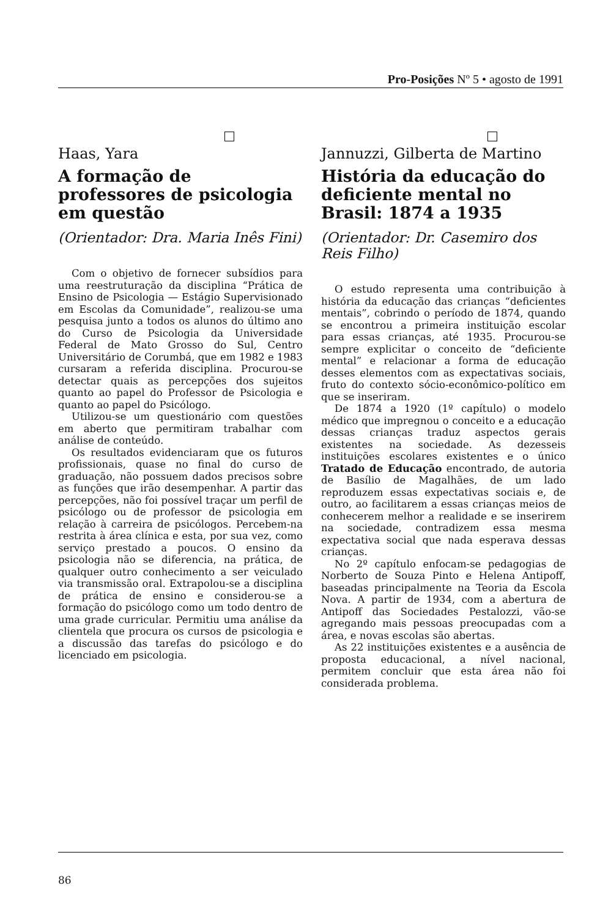Pro-Posições Nº 5 • agosto de 1991
Haas, Yara
A formação de professores de psicologia em questão
(Orientador: Dra. Maria Inês Fini)
Com o objetivo de fornecer subsídios para uma reestruturação da disciplina “Prática de Ensino de Psicologia — Estágio Supervisionado em Escolas da Comunidade”, realizou-se uma pesquisa junto a todos os alunos do último ano do Curso de Psicologia da Universidade Federal de Mato Grosso do Sul, Centro Universitário de Corumbá, que em 1982 e 1983 cursaram a referida disciplina. Procurou-se detectar quais as percepções dos sujeitos quanto ao papel do Professor de Psicologia e quanto ao papel do Psicólogo.
Utilizou-se um questionário com questões em aberto que permitiram trabalhar com análise de conteúdo.
Os resultados evidenciaram que os futuros profissionais, quase no final do curso de graduação, não possuem dados precisos sobre as funções que irão desempenhar. A partir das percepções, não foi possível traçar um perfil de psicólogo ou de professor de psicologia em relação à carreira de psicólogos. Percebem-na restrita à área clínica e esta, por sua vez, como serviço prestado a poucos. O ensino da psicologia não se diferencia, na prática, de qualquer outro conhecimento a ser veiculado via transmissão oral. Extrapolou-se a disciplina de prática de ensino e considerou-se a formação do psicólogo como um todo dentro de uma grade curricular. Permitiu uma análise da clientela que procura os cursos de psicologia e a discussão das tarefas do psicólogo e do licenciado em psicologia.
Jannuzzi, Gilberta de Martino
História da educação do deficiente mental no Brasil: 1874 a 1935
(Orientador: Dr. Casemiro dos Reis Filho)
O estudo representa uma contribuição à história da educação das crianças “deficientes mentais”, cobrindo o período de 1874, quando se encontrou a primeira instituição escolar para essas crianças, até 1935. Procurou-se sempre explicitar o conceito de “deficiente mental” e relacionar a forma de educação desses elementos com as expectativas sociais, fruto do contexto sócio-econômico-político em que se inseriram.
De 1874 a 1920 (1º capítulo) o modelo médico que impregnou o conceito e a educação dessas crianças traduz aspectos gerais existentes na sociedade. As dezesseis instituições escolares existentes e o único Tratado de Educação encontrado, de autoria de Basílio de Magalhães, de um lado reproduzem essas expectativas sociais e, de outro, ao facilitarem a essas crianças meios de conhecerem melhor a realidade e se inserirem na sociedade, contradizem essa mesma expectativa social que nada esperava dessas crianças.
No 2º capítulo enfocam-se pedagogias de Norberto de Souza Pinto e Helena Antipoff, baseadas principalmente na Teoria da Escola Nova. A partir de 1934, com a abertura de Antipoff das Sociedades Pestalozzi, vão-se agregando mais pessoas preocupadas com a área, e novas escolas são abertas.
As 22 instituições existentes e a ausência de proposta educacional, a nível nacional, permitem concluir que esta área não foi considerada problema.
86